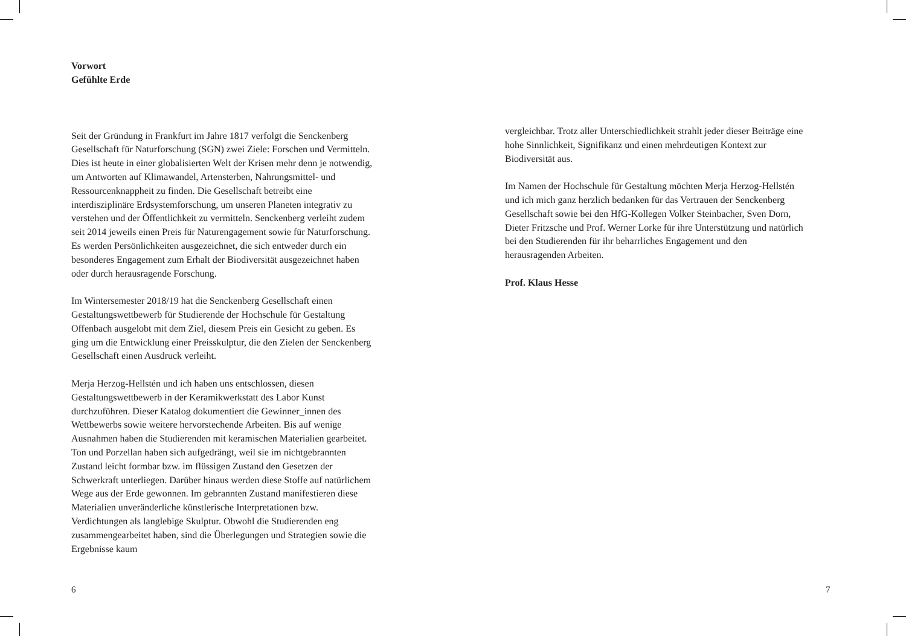Vorwort
Gefühlte Erde
Seit der Gründung in Frankfurt im Jahre 1817 verfolgt die Senckenberg Gesellschaft für Naturforschung (SGN) zwei Ziele: Forschen und Vermitteln. Dies ist heute in einer globalisierten Welt der Krisen mehr denn je notwendig, um Antworten auf Klimawandel, Artensterben, Nahrungsmittel- und Ressourcenknappheit zu finden. Die Gesellschaft betreibt eine interdisziplinäre Erdsystemforschung, um unseren Planeten integrativ zu verstehen und der Öffentlichkeit zu vermitteln. Senckenberg verleiht zudem seit 2014 jeweils einen Preis für Naturengagement sowie für Naturforschung. Es werden Persönlichkeiten ausgezeichnet, die sich entweder durch ein besonderes Engagement zum Erhalt der Biodiversität ausgezeichnet haben oder durch herausragende Forschung.
Im Wintersemester 2018/19 hat die Senckenberg Gesellschaft einen Gestaltungswettbewerb für Studierende der Hochschule für Gestaltung Offenbach ausgelobt mit dem Ziel, diesem Preis ein Gesicht zu geben. Es ging um die Entwicklung einer Preisskulptur, die den Zielen der Senckenberg Gesellschaft einen Ausdruck verleiht.
Merja Herzog-Hellstén und ich haben uns entschlossen, diesen Gestaltungswettbewerb in der Keramikwerkstatt des Labor Kunst durchzuführen. Dieser Katalog dokumentiert die Gewinner_innen des Wettbewerbs sowie weitere hervorstechende Arbeiten. Bis auf wenige Ausnahmen haben die Studierenden mit keramischen Materialien gearbeitet. Ton und Porzellan haben sich aufgedrängt, weil sie im nichtgebrannten Zustand leicht formbar bzw. im flüssigen Zustand den Gesetzen der Schwerkraft unterliegen. Darüber hinaus werden diese Stoffe auf natürlichem Wege aus der Erde gewonnen. Im gebrannten Zustand manifestieren diese Materialien unveränderliche künstlerische Interpretationen bzw. Verdichtungen als langlebige Skulptur. Obwohl die Studierenden eng zusammengearbeitet haben, sind die Überlegungen und Strategien sowie die Ergebnisse kaum
6
vergleichbar. Trotz aller Unterschiedlichkeit strahlt jeder dieser Beiträge eine hohe Sinnlichkeit, Signifikanz und einen mehrdeutigen Kontext zur Biodiversität aus.
Im Namen der Hochschule für Gestaltung möchten Merja Herzog-Hellstén und ich mich ganz herzlich bedanken für das Vertrauen der Senckenberg Gesellschaft sowie bei den HfG-Kollegen Volker Steinbacher, Sven Dorn, Dieter Fritzsche und Prof. Werner Lorke für ihre Unterstützung und natürlich bei den Studierenden für ihr beharrliches Engagement und den herausragenden Arbeiten.
Prof. Klaus Hesse
7